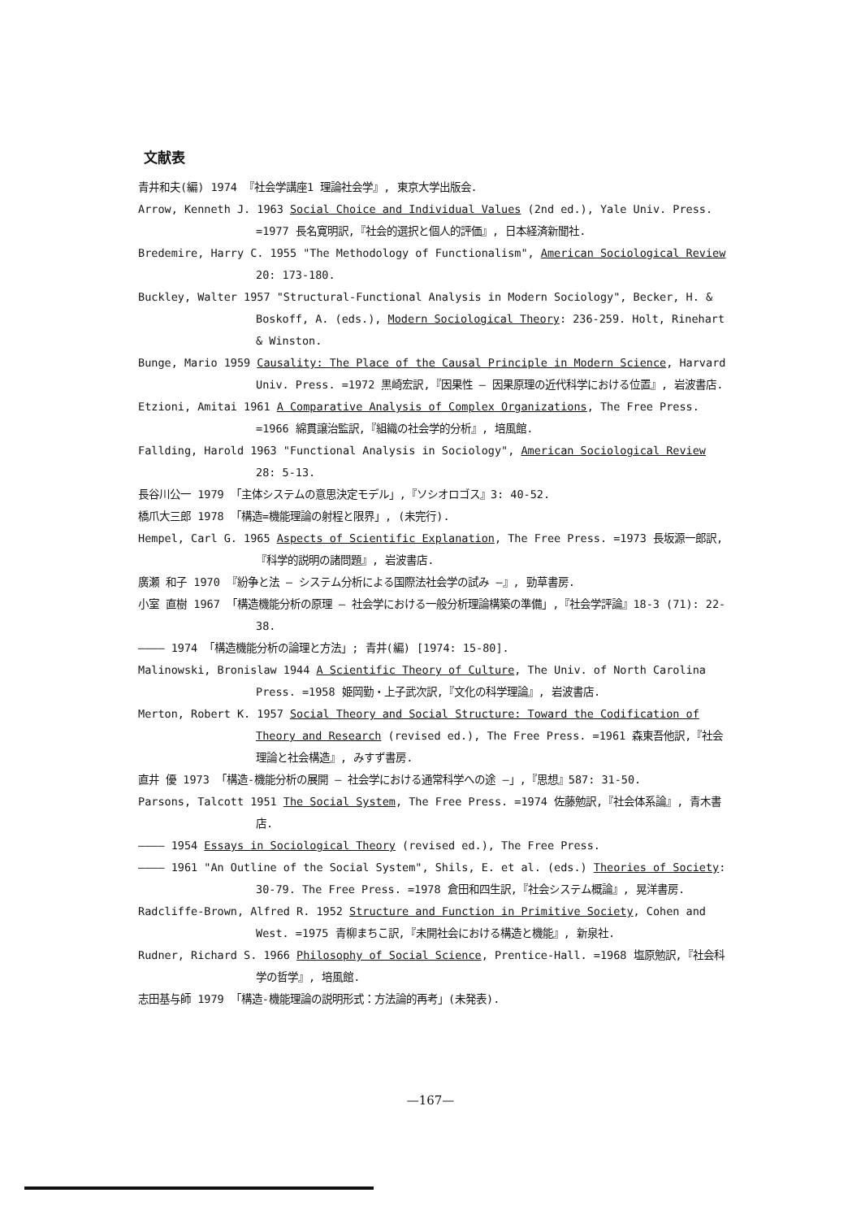文献表
青井和夫(編) 1974 『社会学講座1 理論社会学』, 東京大学出版会.
Arrow, Kenneth J. 1963 Social Choice and Individual Values (2nd ed.), Yale Univ. Press. =1977 長名寛明訳,『社会的選択と個人的評価』, 日本経済新聞社.
Bredemire, Harry C. 1955 "The Methodology of Functionalism", American Sociological Review 20: 173-180.
Buckley, Walter 1957 "Structural-Functional Analysis in Modern Sociology", Becker, H. & Boskoff, A. (eds.), Modern Sociological Theory: 236-259. Holt, Rinehart & Winston.
Bunge, Mario 1959 Causality: The Place of the Causal Principle in Modern Science, Harvard Univ. Press. =1972 黒崎宏訳,『因果性 — 因果原理の近代科学における位置』, 岩波書店.
Etzioni, Amitai 1961 A Comparative Analysis of Complex Organizations, The Free Press. =1966 綿貫譲治監訳,『組織の社会学的分析』, 培風館.
Fallding, Harold 1963 "Functional Analysis in Sociology", American Sociological Review 28: 5-13.
長谷川公一 1979 「主体システムの意思決定モデル」,『ソシオロゴス』3: 40-52.
橋爪大三郎 1978 「構造=機能理論の射程と限界」, (未完行).
Hempel, Carl G. 1965 Aspects of Scientific Explanation, The Free Press. =1973 長坂源一郎訳,『科学的説明の諸問題』, 岩波書店.
廣瀬 和子 1970 『紛争と法 — システム分析による国際法社会学の試み —』, 勁草書房.
小室 直樹 1967 「構造機能分析の原理 — 社会学における一般分析理論構築の準備」,『社会学評論』18-3 (71): 22-38.
———— 1974 「構造機能分析の論理と方法」; 青井(編) [1974: 15-80].
Malinowski, Bronislaw 1944 A Scientific Theory of Culture, The Univ. of North Carolina Press. =1958 姫岡勤・上子武次訳,『文化の科学理論』, 岩波書店.
Merton, Robert K. 1957 Social Theory and Social Structure: Toward the Codification of Theory and Research (revised ed.), The Free Press. =1961 森東吾他訳,『社会理論と社会構造』, みすず書房.
直井 優 1973 「構造-機能分析の展開 — 社会学における通常科学への途 —」,『思想』587: 31-50.
Parsons, Talcott 1951 The Social System, The Free Press. =1974 佐藤勉訳,『社会体系論』, 青木書店.
———— 1954 Essays in Sociological Theory (revised ed.), The Free Press.
———— 1961 "An Outline of the Social System", Shils, E. et al. (eds.) Theories of Society: 30-79. The Free Press. =1978 倉田和四生訳,『社会システム概論』, 晃洋書房.
Radcliffe-Brown, Alfred R. 1952 Structure and Function in Primitive Society, Cohen and West. =1975 青柳まちこ訳,『未開社会における構造と機能』, 新泉社.
Rudner, Richard S. 1966 Philosophy of Social Science, Prentice-Hall. =1968 塩原勉訳,『社会科学の哲学』, 培風館.
志田基与師 1979 「構造-機能理論の説明形式：方法論的再考」(未発表).
—167—